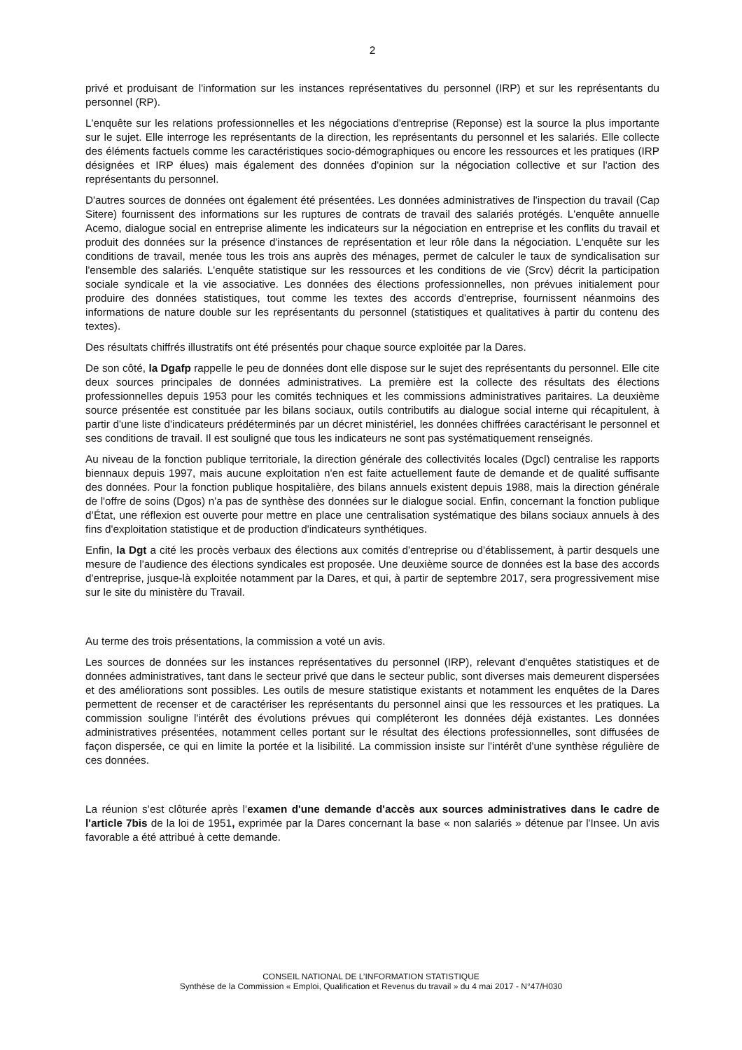2
privé et produisant de l'information sur les instances représentatives du personnel (IRP) et sur les représentants du personnel (RP).
L'enquête sur les relations professionnelles et les négociations d'entreprise (Reponse) est la source la plus importante sur le sujet. Elle interroge les représentants de la direction, les représentants du personnel et les salariés. Elle collecte des éléments factuels comme les caractéristiques socio-démographiques ou encore les ressources et les pratiques (IRP désignées et IRP élues) mais également des données d'opinion sur la négociation collective et sur l'action des représentants du personnel.
D'autres sources de données ont également été présentées. Les données administratives de l'inspection du travail (Cap Sitere) fournissent des informations sur les ruptures de contrats de travail des salariés protégés. L'enquête annuelle Acemo, dialogue social en entreprise alimente les indicateurs sur la négociation en entreprise et les conflits du travail et produit des données sur la présence d'instances de représentation et leur rôle dans la négociation. L'enquête sur les conditions de travail, menée tous les trois ans auprès des ménages, permet de calculer le taux de syndicalisation sur l'ensemble des salariés. L'enquête statistique sur les ressources et les conditions de vie (Srcv) décrit la participation sociale syndicale et la vie associative. Les données des élections professionnelles, non prévues initialement pour produire des données statistiques, tout comme les textes des accords d'entreprise, fournissent néanmoins des informations de nature double sur les représentants du personnel (statistiques et qualitatives à partir du contenu des textes).
Des résultats chiffrés illustratifs ont été présentés pour chaque source exploitée par la Dares.
De son côté, la Dgafp rappelle le peu de données dont elle dispose sur le sujet des représentants du personnel. Elle cite deux sources principales de données administratives. La première est la collecte des résultats des élections professionnelles depuis 1953 pour les comités techniques et les commissions administratives paritaires. La deuxième source présentée est constituée par les bilans sociaux, outils contributifs au dialogue social interne qui récapitulent, à partir d'une liste d'indicateurs prédéterminés par un décret ministériel, les données chiffrées caractérisant le personnel et ses conditions de travail. Il est souligné que tous les indicateurs ne sont pas systématiquement renseignés.
Au niveau de la fonction publique territoriale, la direction générale des collectivités locales (Dgcl) centralise les rapports biennaux depuis 1997, mais aucune exploitation n'en est faite actuellement faute de demande et de qualité suffisante des données. Pour la fonction publique hospitalière, des bilans annuels existent depuis 1988, mais la direction générale de l'offre de soins (Dgos) n'a pas de synthèse des données sur le dialogue social. Enfin, concernant la fonction publique d’État, une réflexion est ouverte pour mettre en place une centralisation systématique des bilans sociaux annuels à des fins d'exploitation statistique et de production d'indicateurs synthétiques.
Enfin, la Dgt a cité les procès verbaux des élections aux comités d'entreprise ou d’établissement, à partir desquels une mesure de l'audience des élections syndicales est proposée. Une deuxième source de données est la base des accords d'entreprise, jusque-là exploitée notamment par la Dares, et qui, à partir de septembre 2017, sera progressivement mise sur le site du ministère du Travail.
Au terme des trois présentations, la commission a voté un avis.
Les sources de données sur les instances représentatives du personnel (IRP), relevant d'enquêtes statistiques et de données administratives, tant dans le secteur privé que dans le secteur public, sont diverses mais demeurent dispersées et des améliorations sont possibles. Les outils de mesure statistique existants et notamment les enquêtes de la Dares permettent de recenser et de caractériser les représentants du personnel ainsi que les ressources et les pratiques. La commission souligne l'intérêt des évolutions prévues qui compléteront les données déjà existantes. Les données administratives présentées, notamment celles portant sur le résultat des élections professionnelles, sont diffusées de façon dispersée, ce qui en limite la portée et la lisibilité. La commission insiste sur l'intérêt d'une synthèse régulière de ces données.
La réunion s’est clôturée après l’examen d'une demande d'accès aux sources administratives dans le cadre de l'article 7bis de la loi de 1951, exprimée par la Dares concernant la base « non salariés » détenue par l'Insee. Un avis favorable a été attribué à cette demande.
CONSEIL NATIONAL DE L’INFORMATION STATISTIQUE
Synthèse de la Commission « Emploi, Qualification et Revenus du travail » du 4 mai 2017 - N°47/H030